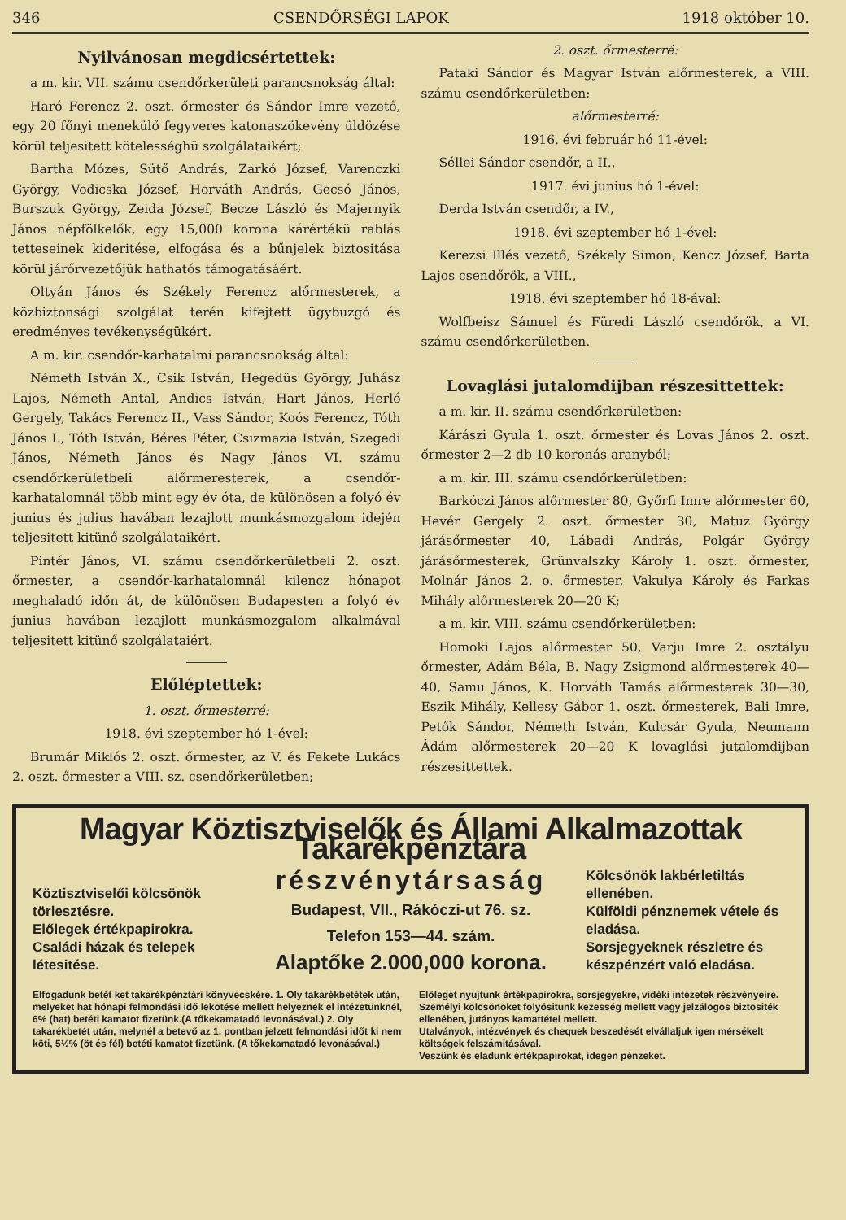346 CSENDŐRSÉGI LAPOK 1918 október 10.
Nyilvánosan megdicsértettek:
a m. kir. VII. számu csendőrkerületi parancsnokság által:
Haró Ferencz 2. oszt. őrmester és Sándor Imre vezető, egy 20 főnyi menekülő fegyveres katonaszökevény üldözése körül teljesitett kötelességhü szolgálataikért;
Bartha Mózes, Sütő András, Zarkó József, Varenczki György, Vodicska József, Horváth András, Gecsó János, Burszuk György, Zeida József, Becze László és Majernyik János népfölkelők, egy 15,000 korona kárértékü rablás tetteseinek kideritése, elfogása és a bűnjelek biztositása körül járőrvezetőjük hathatós támogatásáért.
Oltyán János és Székely Ferencz alőrmesterek, a közbiztonsági szolgálat terén kifejtett ügybuzgó és eredményes tevékenységükért.
A m. kir. csendőr-karhatalmi parancsnokság által:
Németh István X., Csik István, Hegedüs György, Juhász Lajos, Németh Antal, Andics István, Hart János, Herló Gergely, Takács Ferencz II., Vass Sándor, Koós Ferencz, Tóth János I., Tóth István, Béres Péter, Csizmazia István, Szegedi János, Németh János és Nagy János VI. számu csendőrkerületbeli alőrmeresterek, a csendőr-karhatalomnál több mint egy év óta, de különösen a folyó év junius és julius havában lezajlott munkásmozgalom idején teljesitett kitünő szolgálataikért.
Pintér János, VI. számu csendőrkerületbeli 2. oszt. őrmester, a csendőr-karhatalomnál kilencz hónapot meghaladó időn át, de különösen Budapesten a folyó év junius havában lezajlott munkásmozgalom alkalmával teljesitett kitünő szolgálataiért.
Előléptettek:
1. oszt. őrmesterré:
1918. évi szeptember hó 1-ével:
Brumár Miklós 2. oszt. őrmester, az V. és Fekete Lukács 2. oszt. őrmester a VIII. sz. csendőrkerületben;
2. oszt. őrmesterré:
Pataki Sándor és Magyar István alőrmesterek, a VIII. számu csendőrkerületben;
alőrmesterré:
1916. évi február hó 11-ével:
Séllei Sándor csendőr, a II.,
1917. évi junius hó 1-ével:
Derda István csendőr, a IV.,
1918. évi szeptember hó 1-ével:
Kerezsi Illés vezető, Székely Simon, Kencz József, Barta Lajos csendőrök, a VIII.,
1918. évi szeptember hó 18-ával:
Wolfbeisz Sámuel és Füredi László csendőrök, a VI. számu csendőrkerületben.
Lovaglási jutalomdijban részesittettek:
a m. kir. II. számu csendőrkerületben:
Kárászi Gyula 1. oszt. őrmester és Lovas János 2. oszt. őrmester 2—2 db 10 koronás aranyból;
a m. kir. III. számu csendőrkerületben:
Barkóczi János alőrmester 80, Győrfi Imre alőrmester 60, Hevér Gergely 2. oszt. őrmester 30, Matuz György járásőrmester 40, Lábadi András, Polgár György járásőrmesterek, Grünvalszky Károly 1. oszt. őrmester, Molnár János 2. o. őrmester, Vakulya Károly és Farkas Mihály alőrmesterek 20—20 K;
a m. kir. VIII. számu csendőrkerületben:
Homoki Lajos alőrmester 50, Varju Imre 2. osztályu őrmester, Ádám Béla, B. Nagy Zsigmond alőrmesterek 40—40, Samu János, K. Horváth Tamás alőrmesterek 30—30, Eszik Mihály, Kellesy Gábor 1. oszt. őrmesterek, Bali Imre, Petők Sándor, Németh István, Kulcsár Gyula, Neumann Ádám alőrmesterek 20—20 K lovaglási jutalomdijban részesittettek.
Magyar Köztisztviselők és Állami Alkalmazottak Takarékpénztára
Köztisztviselői kölcsönök törlesztésre.
Előlegek értékpapirokra.
Családi házak és telepek létesitése.
részvénytársaság
Budapest, VII., Rákóczi-ut 76. sz.
Telefon 153—44. szám.
Alaptőke 2.000,000 korona.
Kölcsönök lakbérletiltás ellenében.
Külföldi pénznemek vétele és eladása.
Sorsjegyeknek részletre és készpénzért való eladása.
Elfogadunk betét ket takarékpénztári könyvecskére. 1. Oly takarékbetétek után, melyeket hat hónapi felmondási idő lekötése mellett helyeznek el intézetünknél, 6% (hat) betéti kamatot fizetünk.(A tőkekamatadó levonásával.) 2. Oly takarékbetét után, melynél a betevő az 1. pontban jelzett felmondási időt ki nem köti, 5½% (öt és fél) betéti kamatot fizetünk. (A tőkekamatadó levonásával.)
Előleget nyujtunk értékpapirokra, sorsjegyekre, vidéki intézetek részvényeire.
Személyi kölcsönöket folyósitunk kezesség mellett vagy jelzálogos biztositék ellenében, jutányos kamattétel mellett.
Utalványok, intézvények és chequek beszedését elvállaljuk igen mérsékelt költségek felszámitásával.
Veszünk és eladunk értékpapirokat, idegen pénzeket.